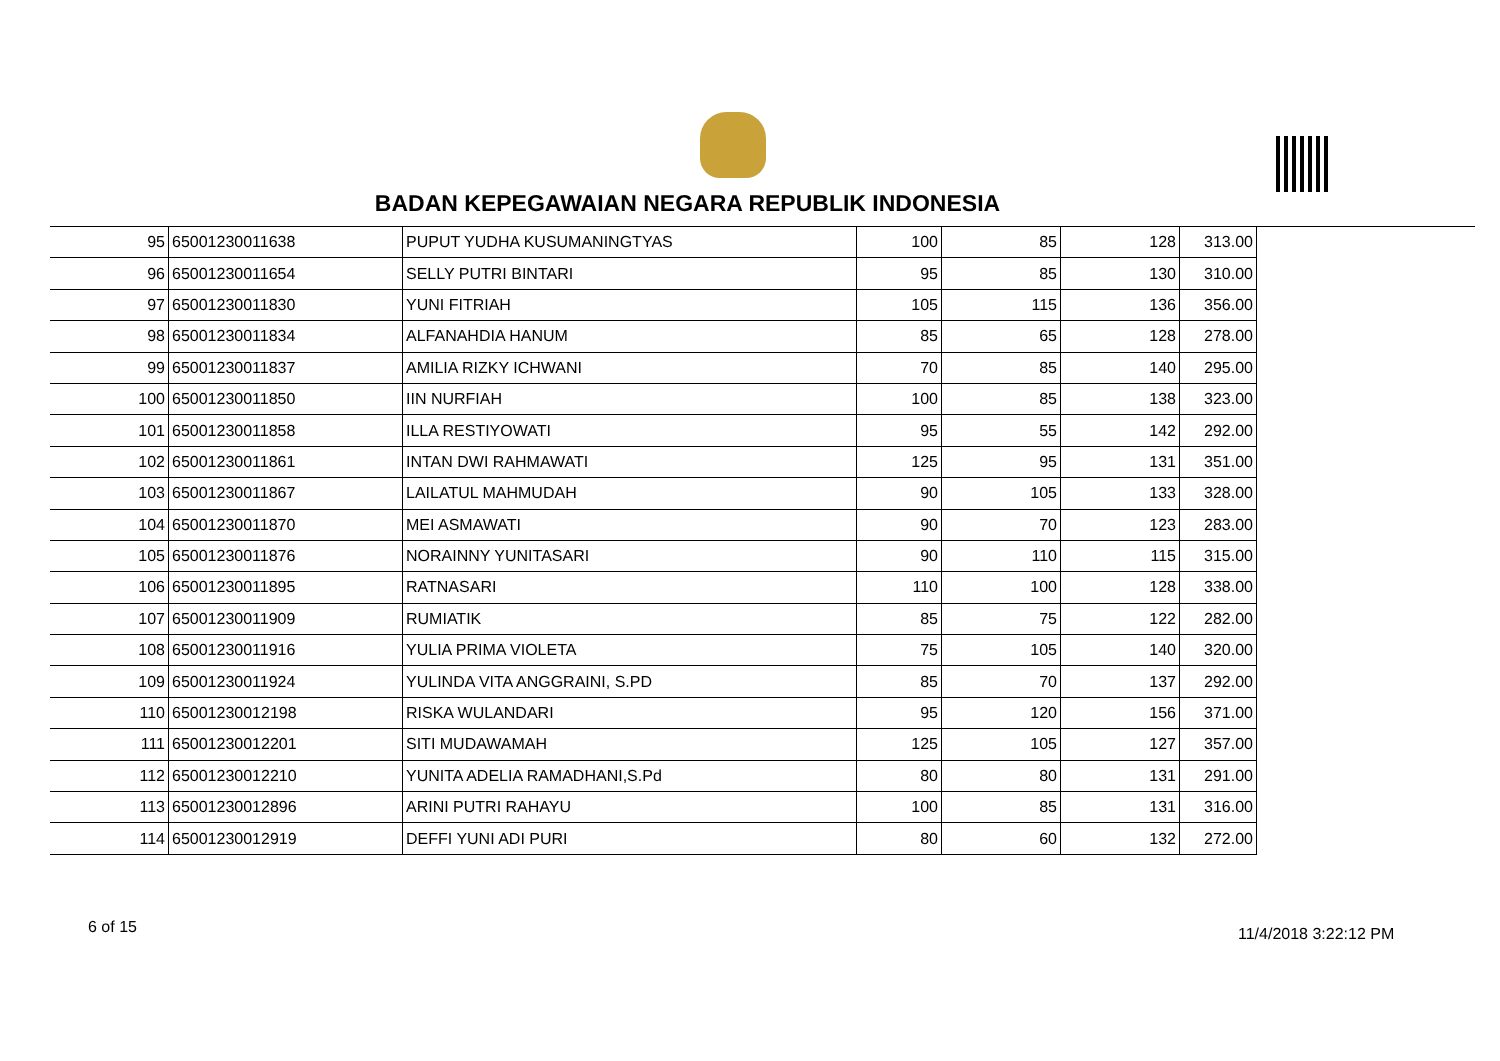BADAN KEPEGAWAIAN NEGARA REPUBLIK INDONESIA
| 95 | 65001230011638 | PUPUT YUDHA KUSUMANINGTYAS | 100 | 85 | 128 | 313.00 |
| 96 | 65001230011654 | SELLY PUTRI BINTARI | 95 | 85 | 130 | 310.00 |
| 97 | 65001230011830 | YUNI FITRIAH | 105 | 115 | 136 | 356.00 |
| 98 | 65001230011834 | ALFANAHDIA HANUM | 85 | 65 | 128 | 278.00 |
| 99 | 65001230011837 | AMILIA RIZKY ICHWANI | 70 | 85 | 140 | 295.00 |
| 100 | 65001230011850 | IIN NURFIAH | 100 | 85 | 138 | 323.00 |
| 101 | 65001230011858 | ILLA RESTIYOWATI | 95 | 55 | 142 | 292.00 |
| 102 | 65001230011861 | INTAN DWI RAHMAWATI | 125 | 95 | 131 | 351.00 |
| 103 | 65001230011867 | LAILATUL MAHMUDAH | 90 | 105 | 133 | 328.00 |
| 104 | 65001230011870 | MEI ASMAWATI | 90 | 70 | 123 | 283.00 |
| 105 | 65001230011876 | NORAINNY YUNITASARI | 90 | 110 | 115 | 315.00 |
| 106 | 65001230011895 | RATNASARI | 110 | 100 | 128 | 338.00 |
| 107 | 65001230011909 | RUMIATIK | 85 | 75 | 122 | 282.00 |
| 108 | 65001230011916 | YULIA PRIMA VIOLETA | 75 | 105 | 140 | 320.00 |
| 109 | 65001230011924 | YULINDA VITA ANGGRAINI, S.PD | 85 | 70 | 137 | 292.00 |
| 110 | 65001230012198 | RISKA WULANDARI | 95 | 120 | 156 | 371.00 |
| 111 | 65001230012201 | SITI MUDAWAMAH | 125 | 105 | 127 | 357.00 |
| 112 | 65001230012210 | YUNITA ADELIA RAMADHANI,S.Pd | 80 | 80 | 131 | 291.00 |
| 113 | 65001230012896 | ARINI PUTRI RAHAYU | 100 | 85 | 131 | 316.00 |
| 114 | 65001230012919 | DEFFI YUNI ADI PURI | 80 | 60 | 132 | 272.00 |
6 of 15 11/4/2018 3:22:12 PM